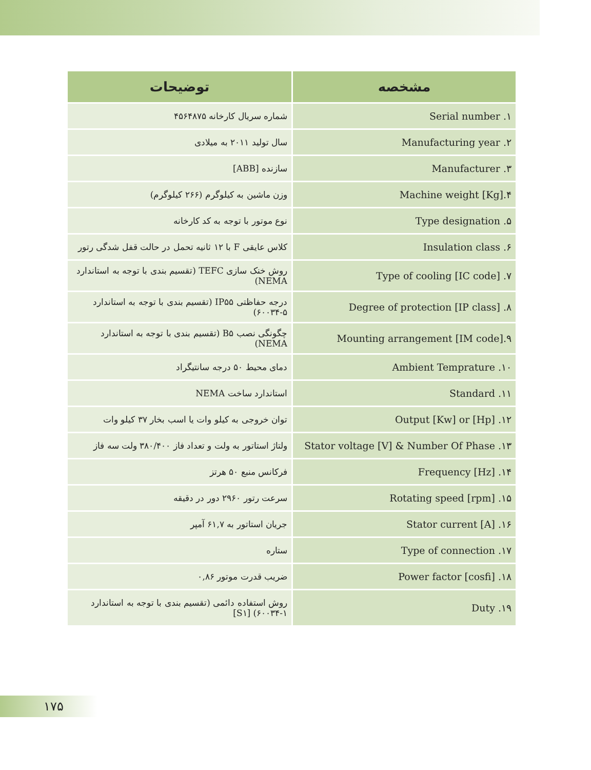| مشخصه | توضیحات |
| --- | --- |
| Serial number .۱ | شماره سریال کارخانه ۴۵۶۴۸۷۵ |
| Manufacturing year .۲ | سال تولید ۲۰۱۱ به میلادی |
| Manufacturer .۳ | سازنده [ABB] |
| Machine weight [Kg].۴ | وزن ماشین به کیلوگرم (۲۶۶ کیلوگرم) |
| Type designation .۵ | نوع موتور با توجه به کد کارخانه |
| Insulation class .۶ | کلاس عایقی F با ۱۲ ثانیه تحمل در حالت قفل شدگی رتور |
| Type of cooling [IC code] .۷ | روش خنک سازی TEFC (تقسیم بندی با توجه به استاندارد NEMA) |
| Degree of protection [IP class] .۸ | درجه حفاظتی IP۵۵ (تقسیم بندی با توجه به استاندارد ۵-۶۰۰۳۴) |
| Mounting arrangement [IM code].۹ | چگونگی نصب B۵ (تقسیم بندی با توجه به استاندارد NEMA) |
| Ambient Temprature .۱۰ | دمای محیط ۵۰ درجه سانتیگراد |
| Standard .۱۱ | استاندارد ساخت NEMA |
| Output [Kw] or [Hp] .۱۲ | توان خروجی به کیلو وات یا اسب بخار ۳۷ کیلو وات |
| Stator voltage [V] & Number Of Phase .۱۳ | ولتاژ استاتور به ولت و تعداد فاز ۳۸۰/۴۰۰ ولت سه فاز |
| Frequency [Hz] .۱۴ | فرکانس منبع ۵۰ هرتز |
| Rotating speed [rpm] .۱۵ | سرعت رتور ۲۹۶۰ دور در دقیقه |
| Stator current [A] .۱۶ | جریان استاتور به ۶۱,۷ آمپر |
| Type of connection .۱۷ | ستاره |
| Power factor [cosfi] .۱۸ | ضریب قدرت موتور ۰,۸۶ |
| Duty .۱۹ | روش استفاده دائمی (تقسیم بندی با توجه به استاندارد ۱-۶۰۰۳۴) [S۱] |
۱۷۵